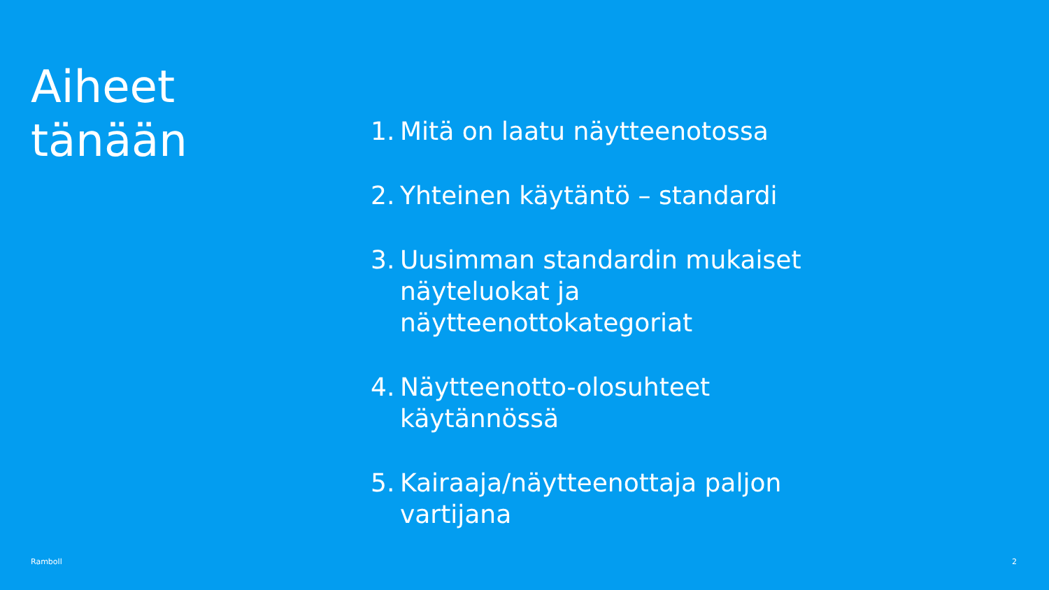Aiheet
tänään
1. Mitä on laatu näytteenotossa
2. Yhteinen käytäntö – standardi
3. Uusimman standardin mukaiset näyteluokat ja näytteenottokategoriat
4. Näytteenotto-olosuhteet käytännössä
5. Kairaaja/näytteenottaja paljon vartijana
Ramboll 2